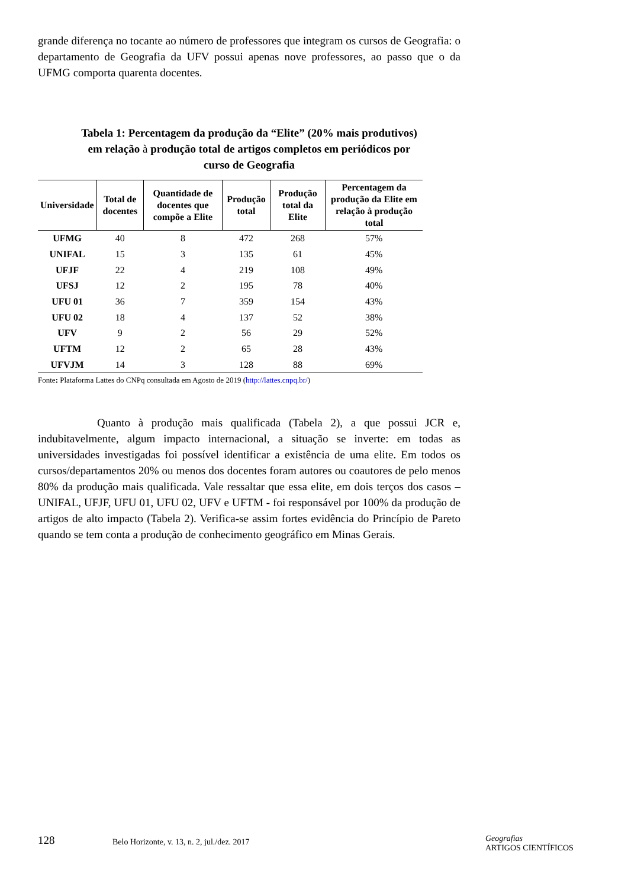grande diferença no tocante ao número de professores que integram os cursos de Geografia: o departamento de Geografia da UFV possui apenas nove professores, ao passo que o da UFMG comporta quarenta docentes.
Tabela 1: Percentagem da produção da “Elite” (20% mais produtivos)
em relação à produção total de artigos completos em periódicos por
curso de Geografia
| Universidade | Total de docentes | Quantidade de docentes que compõe a Elite | Produção total | Produção total da Elite | Percentagem da produção da Elite em relação à produção total |
| --- | --- | --- | --- | --- | --- |
| UFMG | 40 | 8 | 472 | 268 | 57% |
| UNIFAL | 15 | 3 | 135 | 61 | 45% |
| UFJF | 22 | 4 | 219 | 108 | 49% |
| UFSJ | 12 | 2 | 195 | 78 | 40% |
| UFU 01 | 36 | 7 | 359 | 154 | 43% |
| UFU 02 | 18 | 4 | 137 | 52 | 38% |
| UFV | 9 | 2 | 56 | 29 | 52% |
| UFTM | 12 | 2 | 65 | 28 | 43% |
| UFVJM | 14 | 3 | 128 | 88 | 69% |
Fonte: Plataforma Lattes do CNPq consultada em Agosto de 2019 (http://lattes.cnpq.br/)
Quanto à produção mais qualificada (Tabela 2), a que possui JCR e, indubitavelmente, algum impacto internacional, a situação se inverte: em todas as universidades investigadas foi possível identificar a existência de uma elite. Em todos os cursos/departamentos 20% ou menos dos docentes foram autores ou coautores de pelo menos 80% da produção mais qualificada. Vale ressaltar que essa elite, em dois terços dos casos – UNIFAL, UFJF, UFU 01, UFU 02, UFV e UFTM - foi responsável por 100% da produção de artigos de alto impacto (Tabela 2). Verifica-se assim fortes evidência do Princípio de Pareto quando se tem conta a produção de conhecimento geográfico em Minas Gerais.
128
Belo Horizonte, v. 13, n. 2, jul./dez. 2017
Geografias
ARTIGOS CIENTÍFICOS